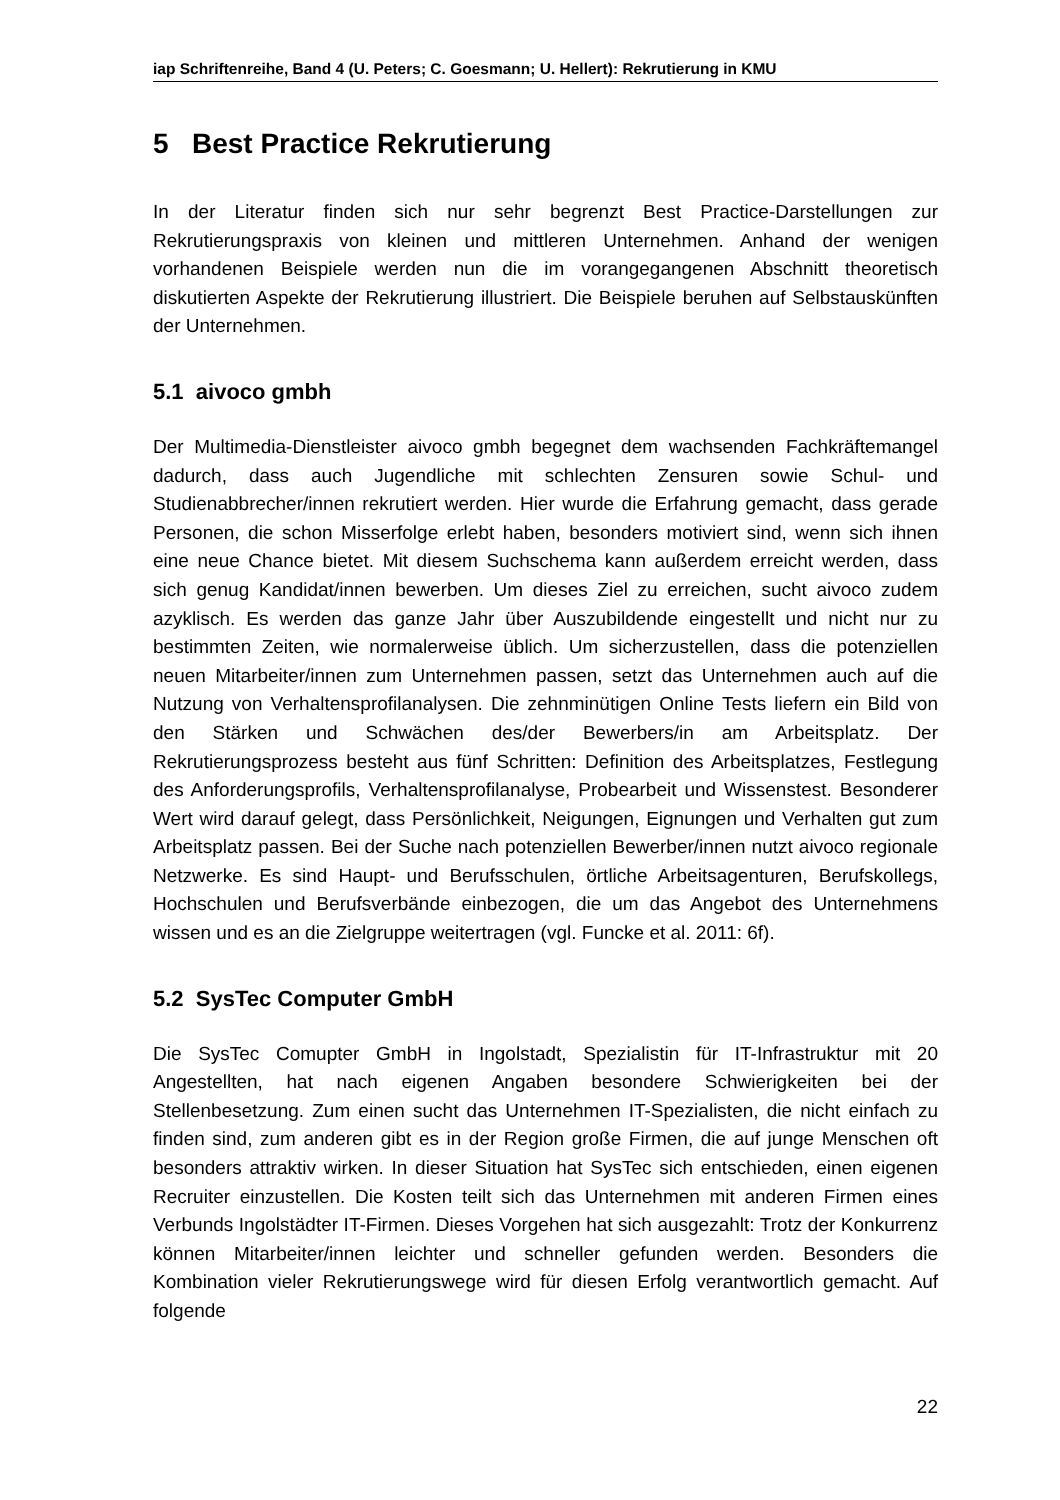iap Schriftenreihe, Band 4 (U. Peters; C. Goesmann; U. Hellert): Rekrutierung in KMU
5 Best Practice Rekrutierung
In der Literatur finden sich nur sehr begrenzt Best Practice-Darstellungen zur Rekrutierungspraxis von kleinen und mittleren Unternehmen. Anhand der wenigen vorhandenen Beispiele werden nun die im vorangegangenen Abschnitt theoretisch diskutierten Aspekte der Rekrutierung illustriert. Die Beispiele beruhen auf Selbstauskünften der Unternehmen.
5.1 aivoco gmbh
Der Multimedia-Dienstleister aivoco gmbh begegnet dem wachsenden Fachkräftemangel dadurch, dass auch Jugendliche mit schlechten Zensuren sowie Schul- und Studienabbrecher/innen rekrutiert werden. Hier wurde die Erfahrung gemacht, dass gerade Personen, die schon Misserfolge erlebt haben, besonders motiviert sind, wenn sich ihnen eine neue Chance bietet. Mit diesem Suchschema kann außerdem erreicht werden, dass sich genug Kandidat/innen bewerben. Um dieses Ziel zu erreichen, sucht aivoco zudem azyklisch. Es werden das ganze Jahr über Auszubildende eingestellt und nicht nur zu bestimmten Zeiten, wie normalerweise üblich. Um sicherzustellen, dass die potenziellen neuen Mitarbeiter/innen zum Unternehmen passen, setzt das Unternehmen auch auf die Nutzung von Verhaltensprofilanalysen. Die zehnminütigen Online Tests liefern ein Bild von den Stärken und Schwächen des/der Bewerbers/in am Arbeitsplatz. Der Rekrutierungsprozess besteht aus fünf Schritten: Definition des Arbeitsplatzes, Festlegung des Anforderungsprofils, Verhaltensprofilanalyse, Probearbeit und Wissenstest. Besonderer Wert wird darauf gelegt, dass Persönlichkeit, Neigungen, Eignungen und Verhalten gut zum Arbeitsplatz passen. Bei der Suche nach potenziellen Bewerber/innen nutzt aivoco regionale Netzwerke. Es sind Haupt- und Berufsschulen, örtliche Arbeitsagenturen, Berufskollegs, Hochschulen und Berufsverbände einbezogen, die um das Angebot des Unternehmens wissen und es an die Zielgruppe weitertragen (vgl. Funcke et al. 2011: 6f).
5.2 SysTec Computer GmbH
Die SysTec Comupter GmbH in Ingolstadt, Spezialistin für IT-Infrastruktur mit 20 Angestellten, hat nach eigenen Angaben besondere Schwierigkeiten bei der Stellenbesetzung. Zum einen sucht das Unternehmen IT-Spezialisten, die nicht einfach zu finden sind, zum anderen gibt es in der Region große Firmen, die auf junge Menschen oft besonders attraktiv wirken. In dieser Situation hat SysTec sich entschieden, einen eigenen Recruiter einzustellen. Die Kosten teilt sich das Unternehmen mit anderen Firmen eines Verbunds Ingolstädter IT-Firmen. Dieses Vorgehen hat sich ausgezahlt: Trotz der Konkurrenz können Mitarbeiter/innen leichter und schneller gefunden werden. Besonders die Kombination vieler Rekrutierungswege wird für diesen Erfolg verantwortlich gemacht. Auf folgende
22